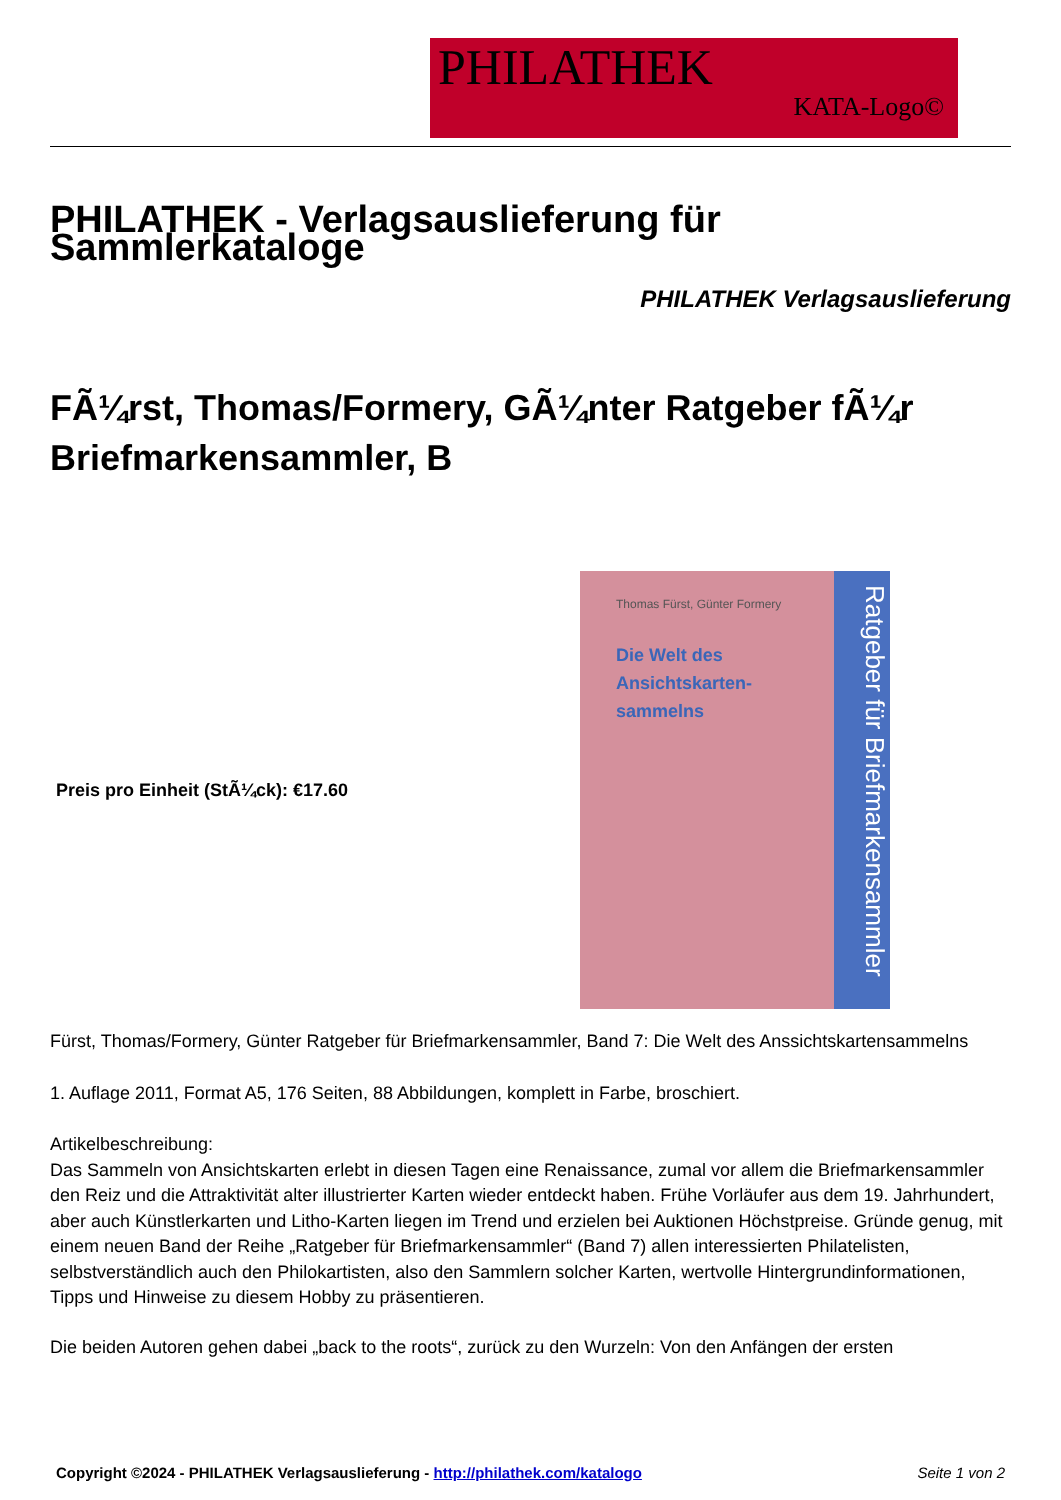PHILATHEK
KATA-Logo©
PHILATHEK - Verlagsauslieferung für Sammlerkataloge
PHILATHEK Verlagsauslieferung
FÃ¼rst, Thomas/Formery, GÃ¼nter Ratgeber fÃ¼r Briefmarkensammler, B
Preis pro Einheit (StÃ¼ck): €17.60
Thomas Fürst, Günter Formery
Die Welt des
Ansichtskarten-
sammelns
Ratgeber für Briefmarkensammler
Fürst, Thomas/Formery, Günter Ratgeber für Briefmarkensammler, Band 7: Die Welt des Anssichtskartensammelns
1. Auflage 2011, Format A5, 176 Seiten, 88 Abbildungen, komplett in Farbe, broschiert.
Artikelbeschreibung:
Das Sammeln von Ansichtskarten erlebt in diesen Tagen eine Renaissance, zumal vor allem die Briefmarkensammler den Reiz und die Attraktivität alter illustrierter Karten wieder entdeckt haben. Frühe Vorläufer aus dem 19. Jahrhundert, aber auch Künstlerkarten und Litho-Karten liegen im Trend und erzielen bei Auktionen Höchstpreise. Gründe genug, mit einem neuen Band der Reihe „Ratgeber für Briefmarkensammler“ (Band 7) allen interessierten Philatelisten, selbstverständlich auch den Philokartisten, also den Sammlern solcher Karten, wertvolle Hintergrundinformationen, Tipps und Hinweise zu diesem Hobby zu präsentieren.
Die beiden Autoren gehen dabei „back to the roots“, zurück zu den Wurzeln: Von den Anfängen der ersten
Copyright ©2024 - PHILATHEK Verlagsauslieferung - http://philathek.com/katalogo Seite 1 von 2